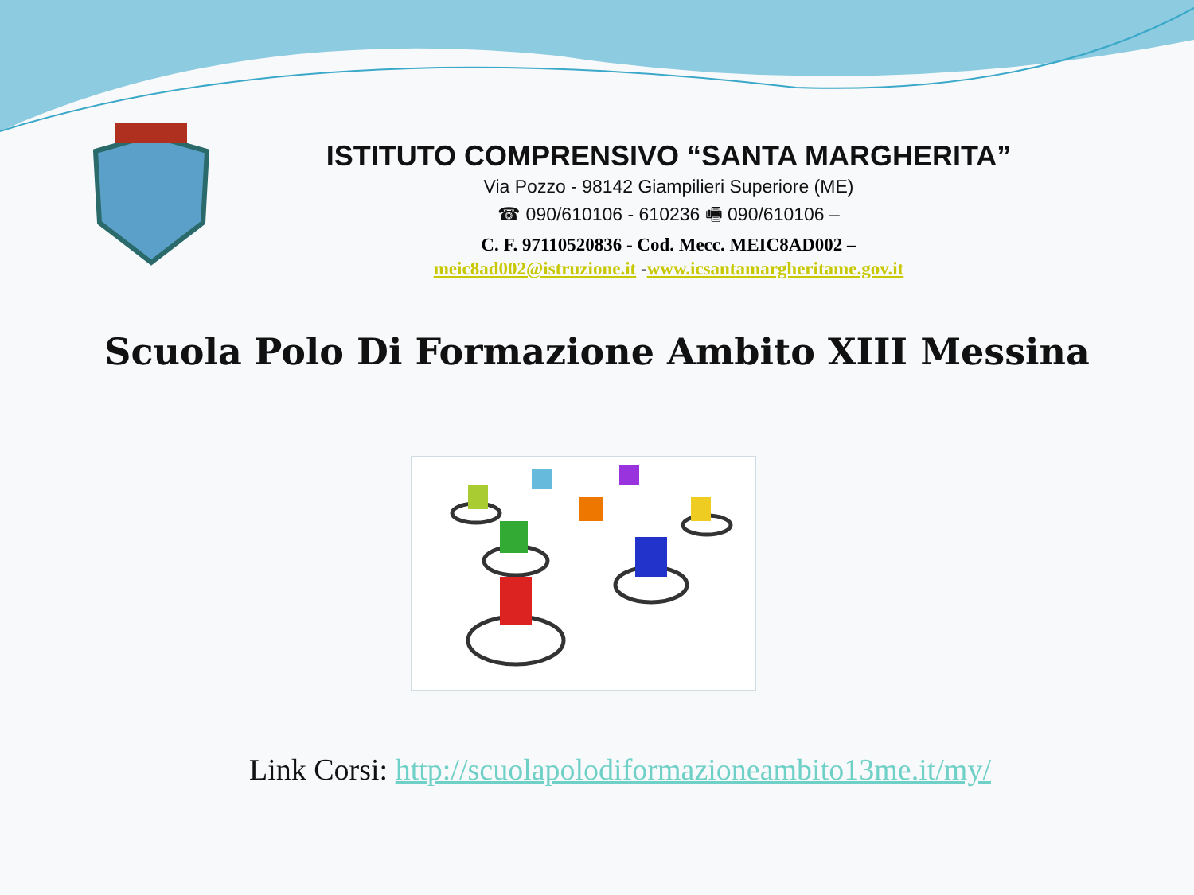ISTITUTO COMPRENSIVO “SANTA MARGHERITA”
Via Pozzo - 98142 Giampilieri Superiore (ME)
☎ 090/610106 - 610236 🖷 090/610106 –
C. F. 97110520836 - Cod. Mecc. MEIC8AD002 –
meic8ad002@istruzione.it -www.icsantamargheritame.gov.it
Scuola Polo Di Formazione Ambito XIII Messina
Link Corsi: http://scuolapolodiformazioneambito13me.it/my/